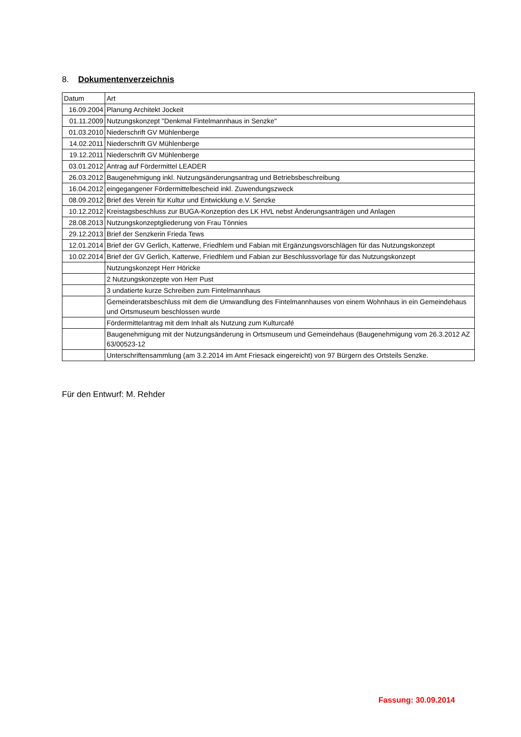8. Dokumentenverzeichnis
| Datum | Art |
| 16.09.2004 | Planung Architekt Jockeit |
| 01.11.2009 | Nutzungskonzept "Denkmal Fintelmannhaus in Senzke" |
| 01.03.2010 | Niederschrift GV Mühlenberge |
| 14.02.2011 | Niederschrift GV Mühlenberge |
| 19.12.2011 | Niederschrift GV Mühlenberge |
| 03.01.2012 | Antrag auf Fördermittel LEADER |
| 26.03.2012 | Baugenehmigung inkl. Nutzungsänderungsantrag und Betriebsbeschreibung |
| 16.04.2012 | eingegangener Fördermittelbescheid inkl. Zuwendungszweck |
| 08.09.2012 | Brief des Verein für Kultur und Entwicklung e.V. Senzke |
| 10.12.2012 | Kreistagsbeschluss zur BUGA-Konzeption des LK HVL nebst Änderungsanträgen und Anlagen |
| 28.08.2013 | Nutzungskonzeptgliederung von Frau Tönnies |
| 29.12.2013 | Brief der Senzkerin Frieda Tews |
| 12.01.2014 | Brief der GV Gerlich, Katterwe, Friedhlem und Fabian mit Ergänzungsvorschlägen für das Nutzungskonzept |
| 10.02.2014 | Brief der GV Gerlich, Katterwe, Friedhlem und Fabian zur Beschlussvorlage für das Nutzungskonzept |
| | Nutzungskonzept Herr Höricke |
| | 2 Nutzungskonzepte von Herr Pust |
| | 3 undatierte kurze Schreiben zum Fintelmannhaus |
| | Gemeinderatsbeschluss mit dem die Umwandlung des Fintelmannhauses von einem Wohnhaus in ein Gemeindehaus und Ortsmuseum beschlossen wurde |
| | Fördermittelantrag mit dem Inhalt als Nutzung zum Kulturcafé |
| | Baugenehmigung mit der Nutzungsänderung in Ortsmuseum und Gemeindehaus (Baugenehmigung vom 26.3.2012 AZ 63/00523-12 |
| | Unterschriftensammlung (am 3.2.2014 im Amt Friesack eingereicht) von 97 Bürgern des Ortsteils Senzke. |
Für den Entwurf: M. Rehder
Fassung: 30.09.2014